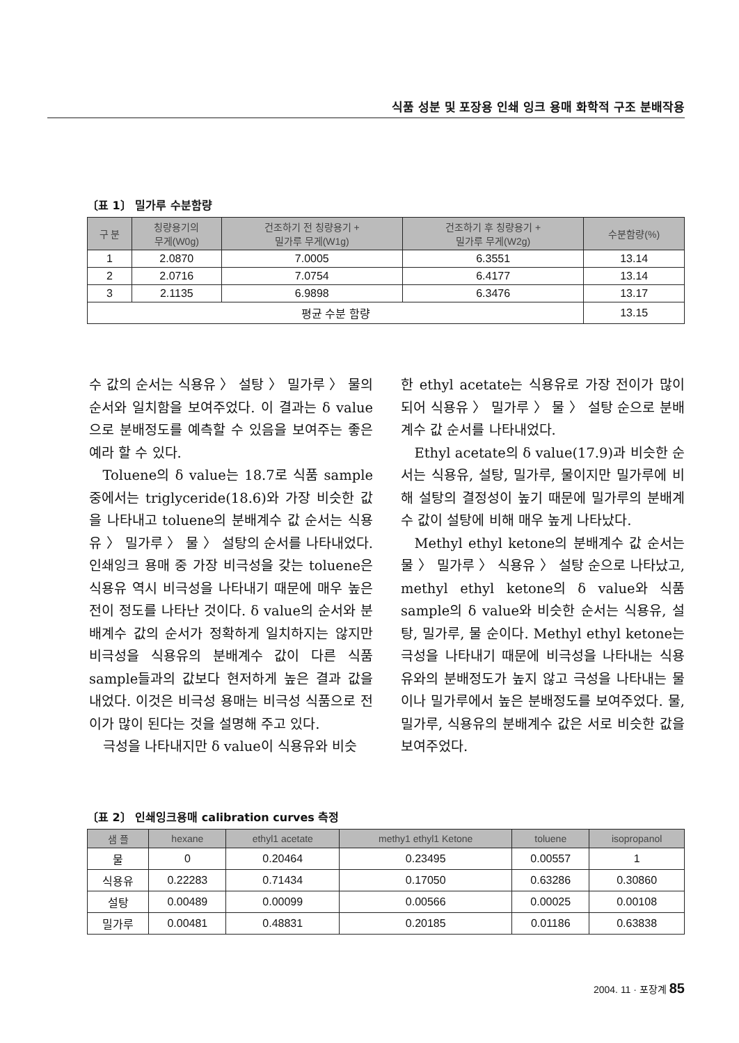식품 성분 및 포장용 인쇄 잉크 용매 화학적 구조 분배작용
〔표 1〕 밀가루 수분함량
| 구 분 | 칭량용기의 무게(W0g) | 건조하기 전 칭량용기 + 밀가루 무게(W1g) | 건조하기 후 칭량용기 + 밀가루 무게(W2g) | 수분함량(%) |
| --- | --- | --- | --- | --- |
| 1 | 2.0870 | 7.0005 | 6.3551 | 13.14 |
| 2 | 2.0716 | 7.0754 | 6.4177 | 13.14 |
| 3 | 2.1135 | 6.9898 | 6.3476 | 13.17 |
| 평균 수분 함량 | | | | 13.15 |
수 값의 순서는 식용유 〉 설탕 〉 밀가루 〉 물의 순서와 일치함을 보여주었다. 이 결과는 δ value으로 분배정도를 예측할 수 있음을 보여주는 좋은 예라 할 수 있다.
Toluene의 δ value는 18.7로 식품 sample중에서는 triglyceride(18.6)와 가장 비슷한 값을 나타내고 toluene의 분배계수 값 순서는 식용유 〉 밀가루 〉 물 〉 설탕의 순서를 나타내었다. 인쇄잉크 용매 중 가장 비극성을 갖는 toluene은 식용유 역시 비극성을 나타내기 때문에 매우 높은 전이 정도를 나타난 것이다. δ value의 순서와 분배계수 값의 순서가 정확하게 일치하지는 않지만 비극성을 식용유의 분배계수 값이 다른 식품 sample들과의 값보다 현저하게 높은 결과 값을 내었다. 이것은 비극성 용매는 비극성 식품으로 전이가 많이 된다는 것을 설명해 주고 있다.
극성을 나타내지만 δ value이 식용유와 비슷
한 ethyl acetate는 식용유로 가장 전이가 많이 되어 식용유 〉 밀가루 〉 물 〉 설탕 순으로 분배계수 값 순서를 나타내었다.
Ethyl acetate의 δ value(17.9)과 비슷한 순서는 식용유, 설탕, 밀가루, 물이지만 밀가루에 비해 설탕의 결정성이 높기 때문에 밀가루의 분배계수 값이 설탕에 비해 매우 높게 나타났다.
Methyl ethyl ketone의 분배계수 값 순서는 물 〉 밀가루 〉 식용유 〉 설탕 순으로 나타났고, methyl ethyl ketone의 δ value와 식품 sample의 δ value와 비슷한 순서는 식용유, 설탕, 밀가루, 물 순이다. Methyl ethyl ketone는 극성을 나타내기 때문에 비극성을 나타내는 식용유와의 분배정도가 높지 않고 극성을 나타내는 물이나 밀가루에서 높은 분배정도를 보여주었다. 물, 밀가루, 식용유의 분배계수 값은 서로 비슷한 값을 보여주었다.
〔표 2〕 인쇄잉크용매 calibration curves 측정
| 샘 플 | hexane | ethyl1 acetate | methy1 ethyl1 Ketone | toluene | isopropanol |
| --- | --- | --- | --- | --- | --- |
| 물 | 0 | 0.20464 | 0.23495 | 0.00557 | 1 |
| 식용유 | 0.22283 | 0.71434 | 0.17050 | 0.63286 | 0.30860 |
| 설탕 | 0.00489 | 0.00099 | 0.00566 | 0.00025 | 0.00108 |
| 밀가루 | 0.00481 | 0.48831 | 0.20185 | 0.01186 | 0.63838 |
2004. 11 · 포장계 85